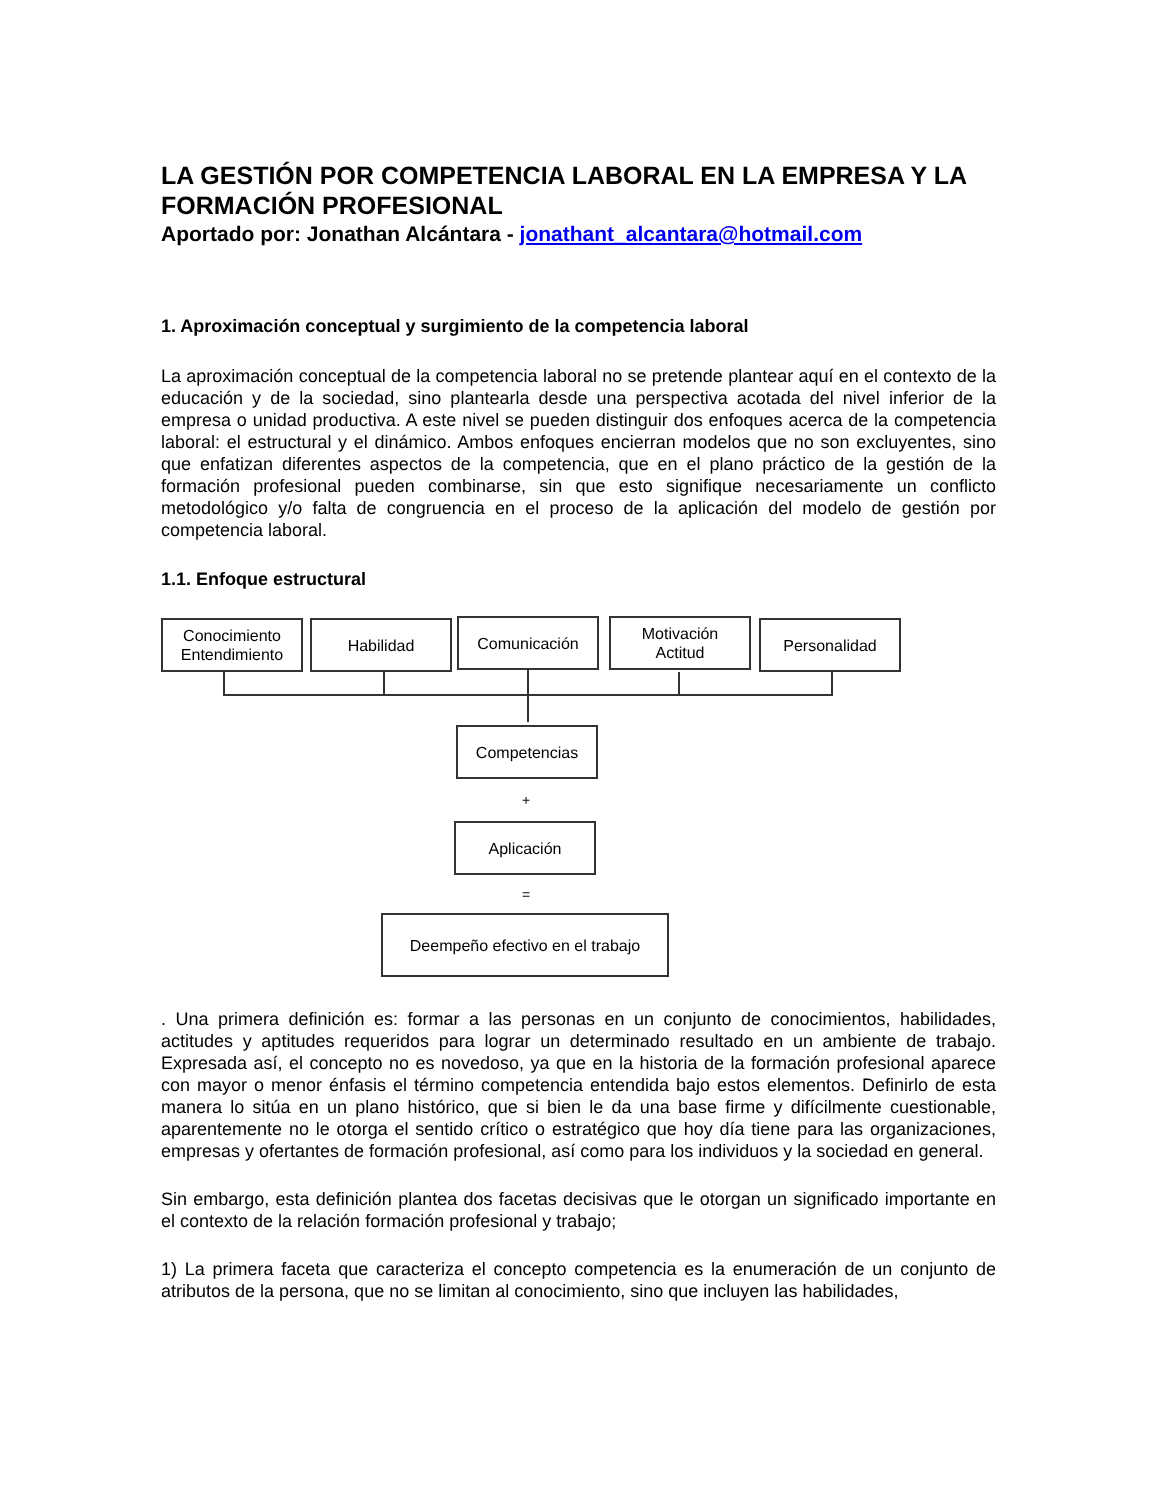LA GESTIÓN POR COMPETENCIA LABORAL EN LA EMPRESA Y LA FORMACIÓN PROFESIONAL
Aportado por: Jonathan Alcántara - jonathant_alcantara@hotmail.com
1. Aproximación conceptual y surgimiento de la competencia laboral
La aproximación conceptual de la competencia laboral no se pretende plantear aquí en el contexto de la educación y de la sociedad, sino plantearla desde una perspectiva acotada del nivel inferior de la empresa o unidad productiva. A este nivel se pueden distinguir dos enfoques acerca de la competencia laboral: el estructural y el dinámico. Ambos enfoques encierran modelos que no son excluyentes, sino que enfatizan diferentes aspectos de la competencia, que en el plano práctico de la gestión de la formación profesional pueden combinarse, sin que esto signifique necesariamente un conflicto metodológico y/o falta de congruencia en el proceso de la aplicación del modelo de gestión por competencia laboral.
1.1. Enfoque estructural
Conocimiento
Entendimiento
Habilidad Comunicación
Motivación
Actitud
Personalidad
Competencias
+
Aplicación
=
Deempeño efectivo en el trabajo
. Una primera definición es: formar a las personas en un conjunto de conocimientos, habilidades, actitudes y aptitudes requeridos para lograr un determinado resultado en un ambiente de trabajo. Expresada así, el concepto no es novedoso, ya que en la historia de la formación profesional aparece con mayor o menor énfasis el término competencia entendida bajo estos elementos. Definirlo de esta manera lo sitúa en un plano histórico, que si bien le da una base firme y difícilmente cuestionable, aparentemente no le otorga el sentido crítico o estratégico que hoy día tiene para las organizaciones, empresas y ofertantes de formación profesional, así como para los individuos y la sociedad en general.
Sin embargo, esta definición plantea dos facetas decisivas que le otorgan un significado importante en el contexto de la relación formación profesional y trabajo;
1) La primera faceta que caracteriza el concepto competencia es la enumeración de un conjunto de atributos de la persona, que no se limitan al conocimiento, sino que incluyen las habilidades,